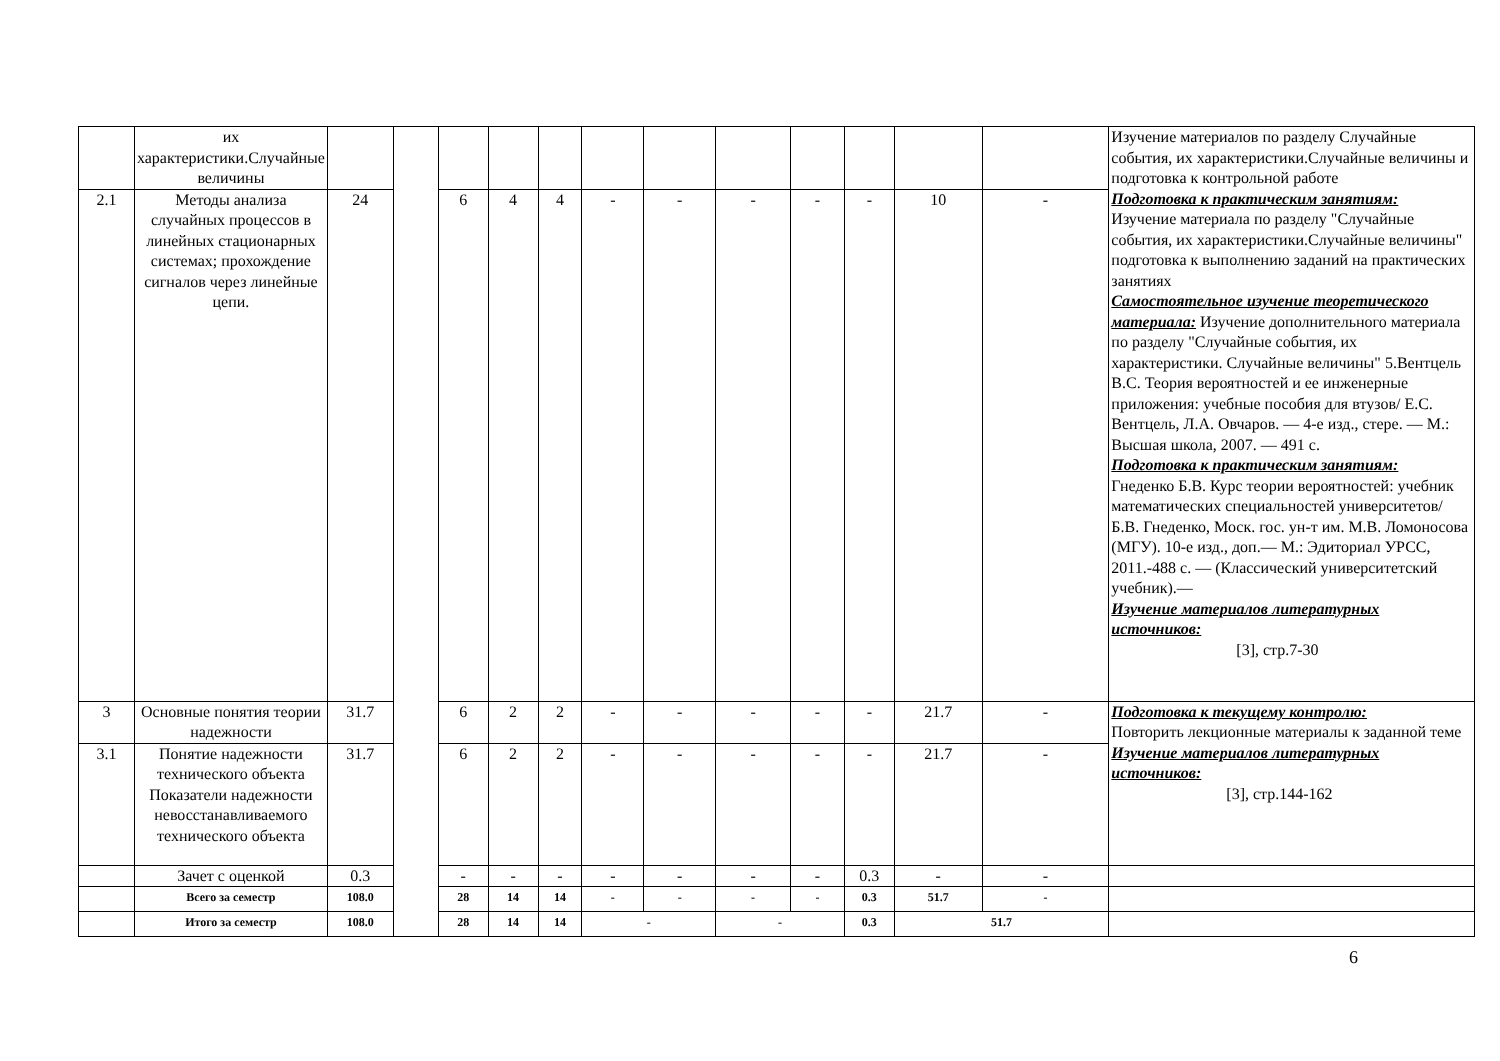| | их характеристики.Случайные величины | | | | | | | | | | | | | Изучение материалов по разделу Случайные события, их характеристики.Случайные величины и подготовка к контрольной работе Подготовка к практическим занятиям: Изучение материала по разделу "Случайные события, их характеристики.Случайные величины" подготовка к выполнению заданий на практических занятиях Самостоятельное изучение теоретического материала: Изучение дополнительного материала по разделу "Случайные события, их характеристики. Случайные величины" 5.Вентцель В.С. Теория вероятностей и ее инженерные приложения: учебные пособия для втузов/ Е.С. Вентцель, Л.А. Овчаров. — 4-е изд., стере. — М.: Высшая школа, 2007. — 491 с. Подготовка к практическим занятиям: Гнеденко Б.В. Курс теории вероятностей: учебник математических специальностей университетов/ Б.В. Гнеденко, Моск. гос. ун-т им. М.В. Ломоносова (МГУ). 10-е изд., доп.— М.: Эдиториал УРСС, 2011.-488 с. — (Классический университетский учебник).— Изучение материалов литературных источников: [3], стр.7-30 |
| 2.1 | Методы анализа случайных процессов в линейных стационарных системах; прохождение сигналов через линейные цепи. | 24 | | 6 | 4 | 4 | - | - | - | - | - | 10 | - | |
| 3 | Основные понятия теории надежности | 31.7 | | 6 | 2 | 2 | - | - | - | - | - | 21.7 | - | Подготовка к текущему контролю: Повторить лекционные материалы к заданной теме Изучение материалов литературных источников: [3], стр.144-162 |
| 3.1 | Понятие надежности технического объекта Показатели надежности невосстанавливаемого технического объекта | 31.7 | | 6 | 2 | 2 | - | - | - | - | - | 21.7 | - | |
| | Зачет с оценкой | 0.3 | | - | - | - | - | - | - | - | 0.3 | - | - | |
| | Всего за семестр | 108.0 | | 28 | 14 | 14 | - | - | - | - | 0.3 | 51.7 | - | |
| | Итого за семестр | 108.0 | | 28 | 14 | 14 | - | | - | | 0.3 | 51.7 | | |
6